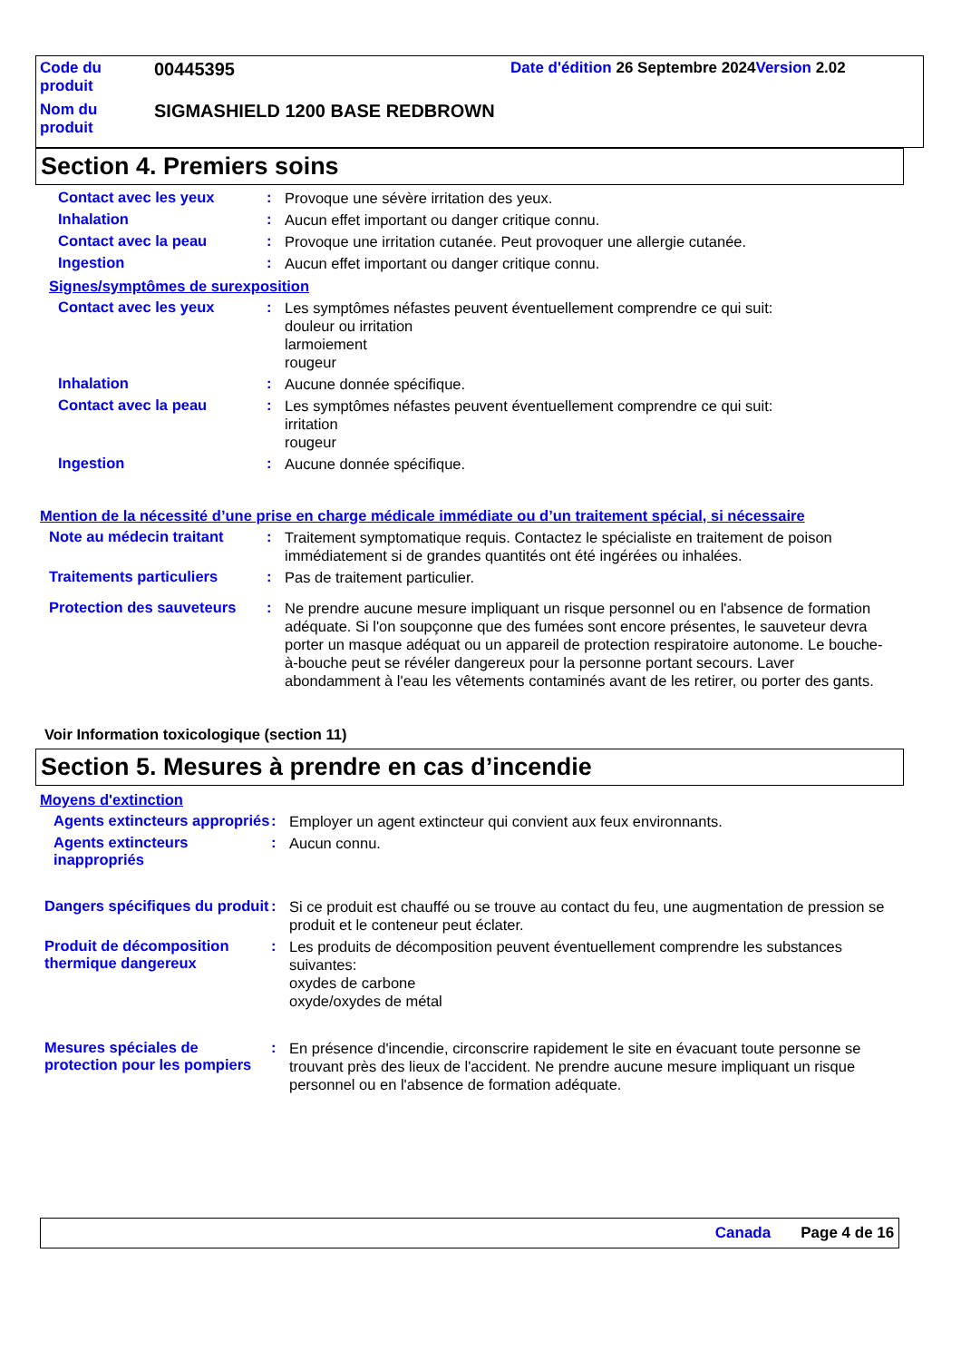| Code du produit | 00445395 | Date d'édition 26 Septembre 2024 Version 2.02 |
| Nom du produit | SIGMASHIELD 1200 BASE REDBROWN | |
Section 4. Premiers soins
Contact avec les yeux :
Provoque une sévère irritation des yeux.
Inhalation :
Aucun effet important ou danger critique connu.
Contact avec la peau :
Provoque une irritation cutanée. Peut provoquer une allergie cutanée.
Ingestion :
Aucun effet important ou danger critique connu.
Signes/symptômes de surexposition
Contact avec les yeux :
Les symptômes néfastes peuvent éventuellement comprendre ce qui suit:
douleur ou irritation
larmoiement
rougeur
Inhalation :
Aucune donnée spécifique.
Contact avec la peau :
Les symptômes néfastes peuvent éventuellement comprendre ce qui suit:
irritation
rougeur
Ingestion :
Aucune donnée spécifique.
Mention de la nécessité d’une prise en charge médicale immédiate ou d’un traitement spécial, si nécessaire
Note au médecin traitant :
Traitement symptomatique requis. Contactez le spécialiste en traitement de poison immédiatement si de grandes quantités ont été ingérées ou inhalées.
Traitements particuliers :
Pas de traitement particulier.
Protection des sauveteurs
:
Ne prendre aucune mesure impliquant un risque personnel ou en l'absence de formation adéquate. Si l'on soupçonne que des fumées sont encore présentes, le sauveteur devra porter un masque adéquat ou un appareil de protection respiratoire autonome. Le bouche-à-bouche peut se révéler dangereux pour la personne portant secours. Laver abondamment à l'eau les vêtements contaminés avant de les retirer, ou porter des gants.
Voir Information toxicologique (section 11)
Section 5. Mesures à prendre en cas d’incendie
Moyens d'extinction
Agents extincteurs appropriés
:
Employer un agent extincteur qui convient aux feux environnants.
Agents extincteurs inappropriés
:
Aucun connu.
Dangers spécifiques du produit
:
Si ce produit est chauffé ou se trouve au contact du feu, une augmentation de pression se produit et le conteneur peut éclater.
Produit de décomposition thermique dangereux
:
Les produits de décomposition peuvent éventuellement comprendre les substances suivantes:
oxydes de carbone
oxyde/oxydes de métal
Mesures spéciales de protection pour les pompiers
:
En présence d'incendie, circonscrire rapidement le site en évacuant toute personne se trouvant près des lieux de l'accident. Ne prendre aucune mesure impliquant un risque personnel ou en l'absence de formation adéquate.
Canada Page 4 de 16